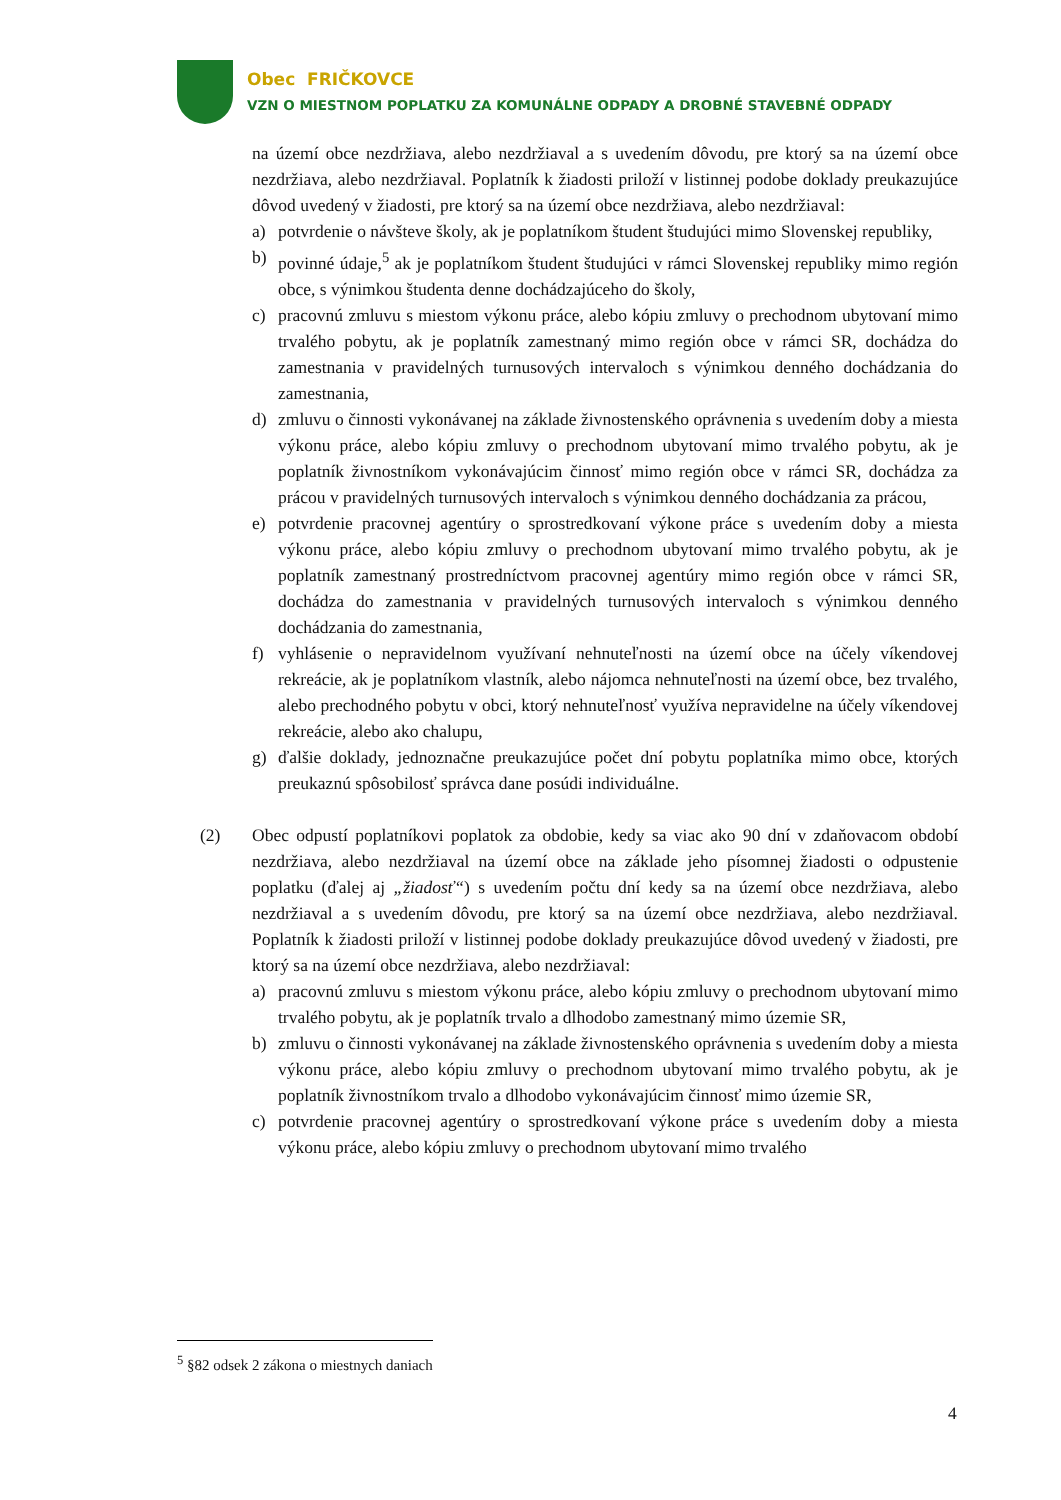Obec FRIČKOVCE
VZN O MIESTNOM POPLATKU ZA KOMUNÁLNE ODPADY A DROBNÉ STAVEBNÉ ODPADY
na území obce nezdržiava, alebo nezdržiaval a s uvedením dôvodu, pre ktorý sa na území obce nezdržiava, alebo nezdržiaval. Poplatník k žiadosti priloží v listinnej podobe doklady preukazujúce dôvod uvedený v žiadosti, pre ktorý sa na území obce nezdržiava, alebo nezdržiaval:
a) potvrdenie o návšteve školy, ak je poplatníkom študent študujúci mimo Slovenskej republiky,
b) povinné údaje,<sup>5</sup> ak je poplatníkom študent študujúci v rámci Slovenskej republiky mimo región obce, s výnimkou študenta denne dochádzajúceho do školy,
c) pracovnú zmluvu s miestom výkonu práce, alebo kópiu zmluvy o prechodnom ubytovaní mimo trvalého pobytu, ak je poplatník zamestnaný mimo región obce v rámci SR, dochádza do zamestnania v pravidelných turnusových intervaloch s výnimkou denného dochádzania do zamestnania,
d) zmluvu o činnosti vykonávanej na základe živnostenského oprávnenia s uvedením doby a miesta výkonu práce, alebo kópiu zmluvy o prechodnom ubytovaní mimo trvalého pobytu, ak je poplatník živnostníkom vykonávajúcim činnosť mimo región obce v rámci SR, dochádza za prácou v pravidelných turnusových intervaloch s výnimkou denného dochádzania za prácou,
e) potvrdenie pracovnej agentúry o sprostredkovaní výkone práce s uvedením doby a miesta výkonu práce, alebo kópiu zmluvy o prechodnom ubytovaní mimo trvalého pobytu, ak je poplatník zamestnaný prostredníctvom pracovnej agentúry mimo región obce v rámci SR, dochádza do zamestnania v pravidelných turnusových intervaloch s výnimkou denného dochádzania do zamestnania,
f) vyhlásenie o nepravidelnom využívaní nehnuteľnosti na území obce na účely víkendovej rekreácie, ak je poplatníkom vlastník, alebo nájomca nehnuteľnosti na území obce, bez trvalého, alebo prechodného pobytu v obci, ktorý nehnuteľnosť využíva nepravidelne na účely víkendovej rekreácie, alebo ako chalupu,
g) ďalšie doklady, jednoznačne preukazujúce počet dní pobytu poplatníka mimo obce, ktorých preukaznú spôsobilosť správca dane posúdi individuálne.
(2) Obec odpustí poplatníkovi poplatok za obdobie, kedy sa viac ako 90 dní v zdaňovacom období nezdržiava, alebo nezdržiaval na území obce na základe jeho písomnej žiadosti o odpustenie poplatku (ďalej aj „žiadosť“) s uvedením počtu dní kedy sa na území obce nezdržiava, alebo nezdržiaval a s uvedením dôvodu, pre ktorý sa na území obce nezdržiava, alebo nezdržiaval. Poplatník k žiadosti priloží v listinnej podobe doklady preukazujúce dôvod uvedený v žiadosti, pre ktorý sa na území obce nezdržiava, alebo nezdržiaval:
a) pracovnú zmluvu s miestom výkonu práce, alebo kópiu zmluvy o prechodnom ubytovaní mimo trvalého pobytu, ak je poplatník trvalo a dlhodobo zamestnaný mimo územie SR,
b) zmluvu o činnosti vykonávanej na základe živnostenského oprávnenia s uvedením doby a miesta výkonu práce, alebo kópiu zmluvy o prechodnom ubytovaní mimo trvalého pobytu, ak je poplatník živnostníkom trvalo a dlhodobo vykonávajúcim činnosť mimo územie SR,
c) potvrdenie pracovnej agentúry o sprostredkovaní výkone práce s uvedením doby a miesta výkonu práce, alebo kópiu zmluvy o prechodnom ubytovaní mimo trvalého
<sup>5</sup> §82 odsek 2 zákona o miestnych daniach
4